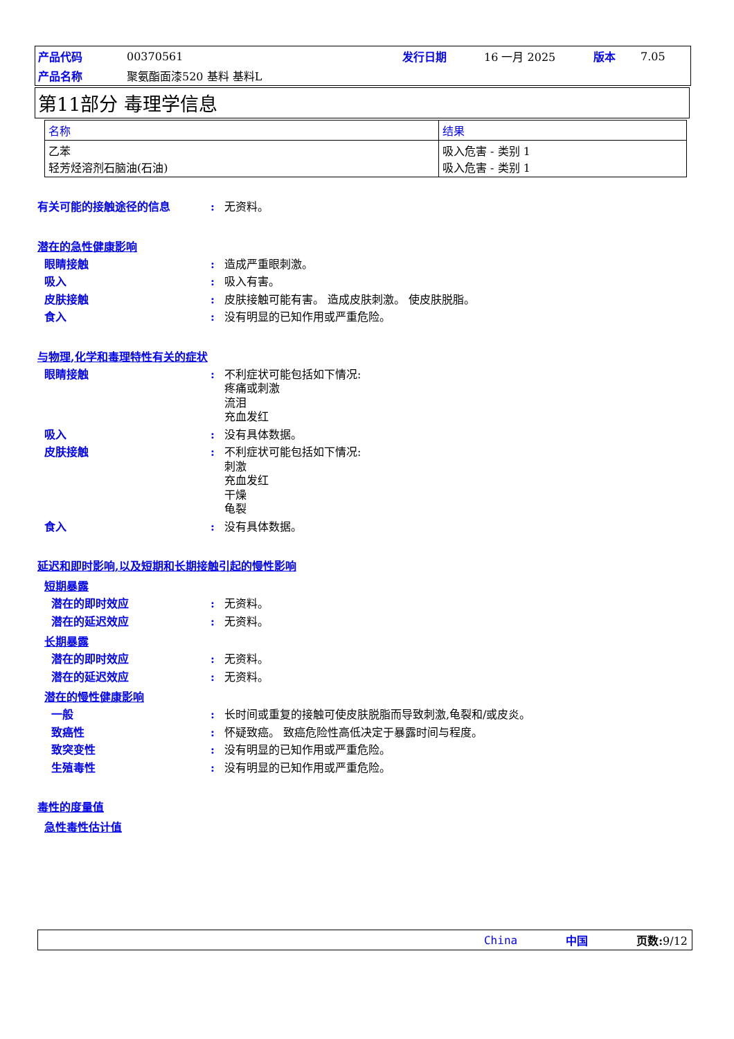| 产品代码 | 00370561 | 发行日期 | 16 一月 2025 | 版本 | 7.05 |
| 产品名称 | 聚氨酯面漆520 基料 基料L | | | | |
第11部分 毒理学信息
| 名称 | 结果 |
| --- | --- |
| 乙苯 轻芳烃溶剂石脑油(石油) | 吸入危害 - 类别 1 吸入危害 - 类别 1 |
有关可能的接触途径的信息: 无资料。
潜在的急性健康影响
眼睛接触: 造成严重眼刺激。
吸入: 吸入有害。
皮肤接触: 皮肤接触可能有害。 造成皮肤刺激。 使皮肤脱脂。
食入: 没有明显的已知作用或严重危险。
与物理,化学和毒理特性有关的症状
眼睛接触: 不利症状可能包括如下情况:
疼痛或刺激
流泪
充血发红
吸入: 没有具体数据。
皮肤接触: 不利症状可能包括如下情况:
刺激
充血发红
干燥
龟裂
食入: 没有具体数据。
延迟和即时影响,以及短期和长期接触引起的慢性影响
短期暴露
潜在的即时效应: 无资料。
潜在的延迟效应: 无资料。
长期暴露
潜在的即时效应: 无资料。
潜在的延迟效应: 无资料。
潜在的慢性健康影响
一般: 长时间或重复的接触可使皮肤脱脂而导致刺激,龟裂和/或皮炎。
致癌性: 怀疑致癌。 致癌危险性高低决定于暴露时间与程度。
致突变性: 没有明显的已知作用或严重危险。
生殖毒性: 没有明显的已知作用或严重危险。
毒性的度量值
急性毒性估计值
China 中国 页数: 9/12